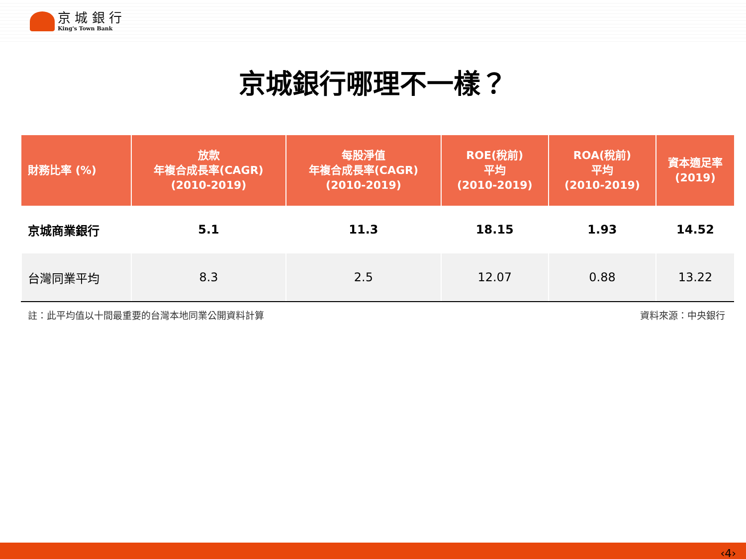京 城 銀 行
King's Town Bank
京城銀行哪理不一樣？
| 財務比率 (%) | 放款 年複合成長率(CAGR) (2010-2019) | 每股淨值 年複合成長率(CAGR) (2010-2019) | ROE(稅前) 平均 (2010-2019) | ROA(稅前) 平均 (2010-2019) | 資本適足率 (2019) |
| --- | --- | --- | --- | --- | --- |
| 京城商業銀行 | 5.1 | 11.3 | 18.15 | 1.93 | 14.52 |
| 台灣同業平均 | 8.3 | 2.5 | 12.07 | 0.88 | 13.22 |
註：此平均值以十間最重要的台灣本地同業公開資料計算 資料來源：中央銀行
‹4›